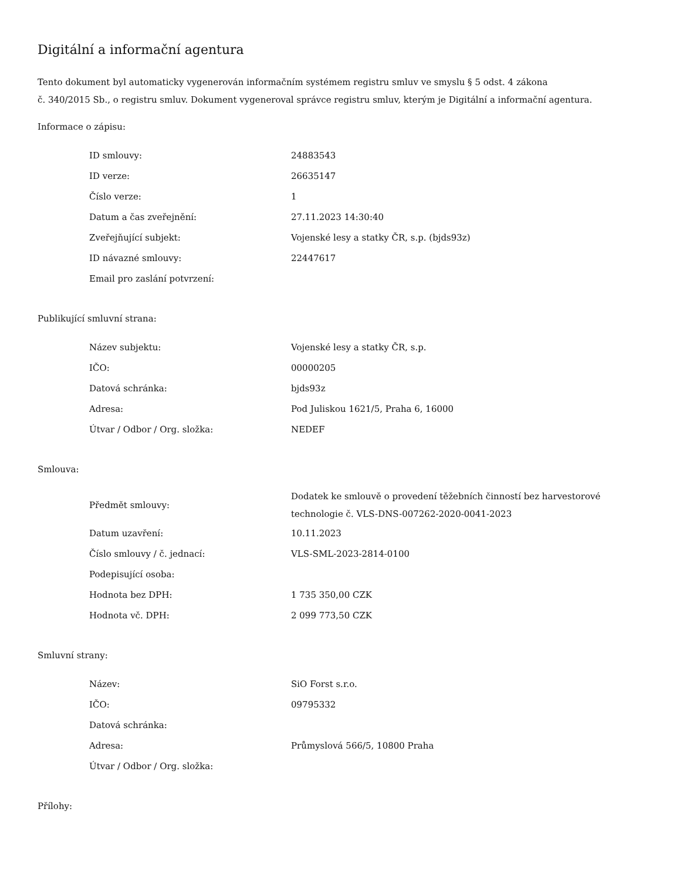Digitální a informační agentura
Tento dokument byl automaticky vygenerován informačním systémem registru smluv ve smyslu § 5 odst. 4 zákona
č. 340/2015 Sb., o registru smluv. Dokument vygeneroval správce registru smluv, kterým je Digitální a informační agentura.
Informace o zápisu:
| ID smlouvy: | 24883543 |
| ID verze: | 26635147 |
| Číslo verze: | 1 |
| Datum a čas zveřejnění: | 27.11.2023 14:30:40 |
| Zveřejňující subjekt: | Vojenské lesy a statky ČR, s.p. (bjds93z) |
| ID návazné smlouvy: | 22447617 |
| Email pro zaslání potvrzení: | |
Publikující smluvní strana:
| Název subjektu: | Vojenské lesy a statky ČR, s.p. |
| IČO: | 00000205 |
| Datová schránka: | bjds93z |
| Adresa: | Pod Juliskou 1621/5, Praha 6, 16000 |
| Útvar / Odbor / Org. složka: | NEDEF |
Smlouva:
| Předmět smlouvy: | Dodatek ke smlouvě o provedení těžebních činností bez harvestorové technologie č. VLS-DNS-007262-2020-0041-2023 |
| Datum uzavření: | 10.11.2023 |
| Číslo smlouvy / č. jednací: | VLS-SML-2023-2814-0100 |
| Podepisující osoba: | |
| Hodnota bez DPH: | 1 735 350,00 CZK |
| Hodnota vč. DPH: | 2 099 773,50 CZK |
Smluvní strany:
| Název: | SiO Forst s.r.o. |
| IČO: | 09795332 |
| Datová schránka: | |
| Adresa: | Průmyslová 566/5, 10800 Praha |
| Útvar / Odbor / Org. složka: | |
Přílohy: